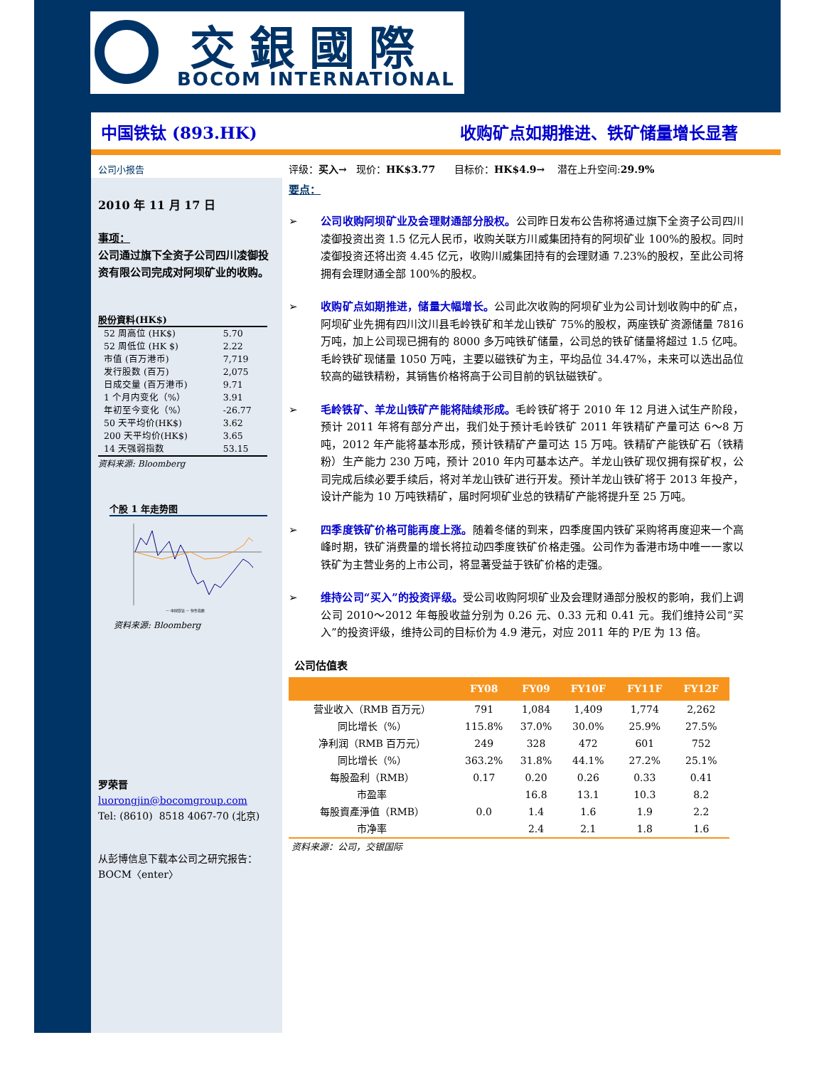交銀國際
BOCOM INTERNATIONAL
中国铁钛 (893.HK) 收购矿点如期推进、铁矿储量增长显著
公司小报告
2010 年 11 月 17 日
事项：
公司通过旗下全资子公司四川凌御投资有限公司完成对阿坝矿业的收购。
股份資料(HK$)
| 52 周高位 (HK$) | 5.70 |
| 52 周低位 (HK $) | 2.22 |
| 市值 (百万港币) | 7,719 |
| 发行股数 (百万) | 2,075 |
| 日成交量 (百万港币) | 9.71 |
| 1 个月内变化（%） | 3.91 |
| 年初至今变化（%） | -26.77 |
| 50 天平均价(HK$) | 3.62 |
| 200 天平均价(HK$) | 3.65 |
| 14 天强弱指数 | 53.15 |
资料来源: Bloomberg
个股 1 年走势图
— 中国铁钛 — 恒生指数
资料来源: Bloomberg
罗荣晋
luorongjin@bocomgroup.com
Tel: (8610) 8518 4067-70 (北京)
从彭博信息下载本公司之研究报告：BOCM〈enter〉
评级：买入→ 现价：HK$3.77 目标价：HK$4.9→ 潜在上升空间:29.9%
要点：
➢ 公司收购阿坝矿业及会理财通部分股权。公司昨日发布公告称将通过旗下全资子公司四川凌御投资出资 1.5 亿元人民币，收购关联方川威集团持有的阿坝矿业 100%的股权。同时凌御投资还将出资 4.45 亿元，收购川威集团持有的会理财通 7.23%的股权，至此公司将拥有会理财通全部 100%的股权。
➢ 收购矿点如期推进，储量大幅增长。公司此次收购的阿坝矿业为公司计划收购中的矿点，阿坝矿业先拥有四川汶川县毛岭铁矿和羊龙山铁矿 75%的股权，两座铁矿资源储量 7816 万吨，加上公司现已拥有的 8000 多万吨铁矿储量，公司总的铁矿储量将超过 1.5 亿吨。毛岭铁矿现储量 1050 万吨，主要以磁铁矿为主，平均品位 34.47%，未来可以选出品位较高的磁铁精粉，其销售价格将高于公司目前的钒钛磁铁矿。
➢ 毛岭铁矿、羊龙山铁矿产能将陆续形成。毛岭铁矿将于 2010 年 12 月进入试生产阶段，预计 2011 年将有部分产出，我们处于预计毛岭铁矿 2011 年铁精矿产量可达 6～8 万吨，2012 年产能将基本形成，预计铁精矿产量可达 15 万吨。铁精矿产能铁矿石（铁精粉）生产能力 230 万吨，预计 2010 年内可基本达产。羊龙山铁矿现仅拥有探矿权，公司完成后续必要手续后，将对羊龙山铁矿进行开发。预计羊龙山铁矿将于 2013 年投产，设计产能为 10 万吨铁精矿，届时阿坝矿业总的铁精矿产能将提升至 25 万吨。
➢ 四季度铁矿价格可能再度上涨。随着冬储的到来，四季度国内铁矿采购将再度迎来一个高峰时期，铁矿消费量的增长将拉动四季度铁矿价格走强。公司作为香港市场中唯一一家以铁矿为主营业务的上市公司，将显著受益于铁矿价格的走强。
➢ 维持公司“买入”的投资评级。受公司收购阿坝矿业及会理财通部分股权的影响，我们上调公司 2010～2012 年每股收益分别为 0.26 元、0.33 元和 0.41 元。我们维持公司“买入”的投资评级，维持公司的目标价为 4.9 港元，对应 2011 年的 P/E 为 13 倍。
公司估值表
| | FY08 | FY09 | FY10F | FY11F | FY12F |
| --- | --- | --- | --- | --- | --- |
| 营业收入（RMB 百万元） | 791 | 1,084 | 1,409 | 1,774 | 2,262 |
| 同比增长（%） | 115.8% | 37.0% | 30.0% | 25.9% | 27.5% |
| 净利润（RMB 百万元） | 249 | 328 | 472 | 601 | 752 |
| 同比增长（%） | 363.2% | 31.8% | 44.1% | 27.2% | 25.1% |
| 每股盈利（RMB） | 0.17 | 0.20 | 0.26 | 0.33 | 0.41 |
| 市盈率 | | 16.8 | 13.1 | 10.3 | 8.2 |
| 每股資產淨值（RMB） | 0.0 | 1.4 | 1.6 | 1.9 | 2.2 |
| 市净率 | | 2.4 | 2.1 | 1.8 | 1.6 |
资料来源：公司，交银国际